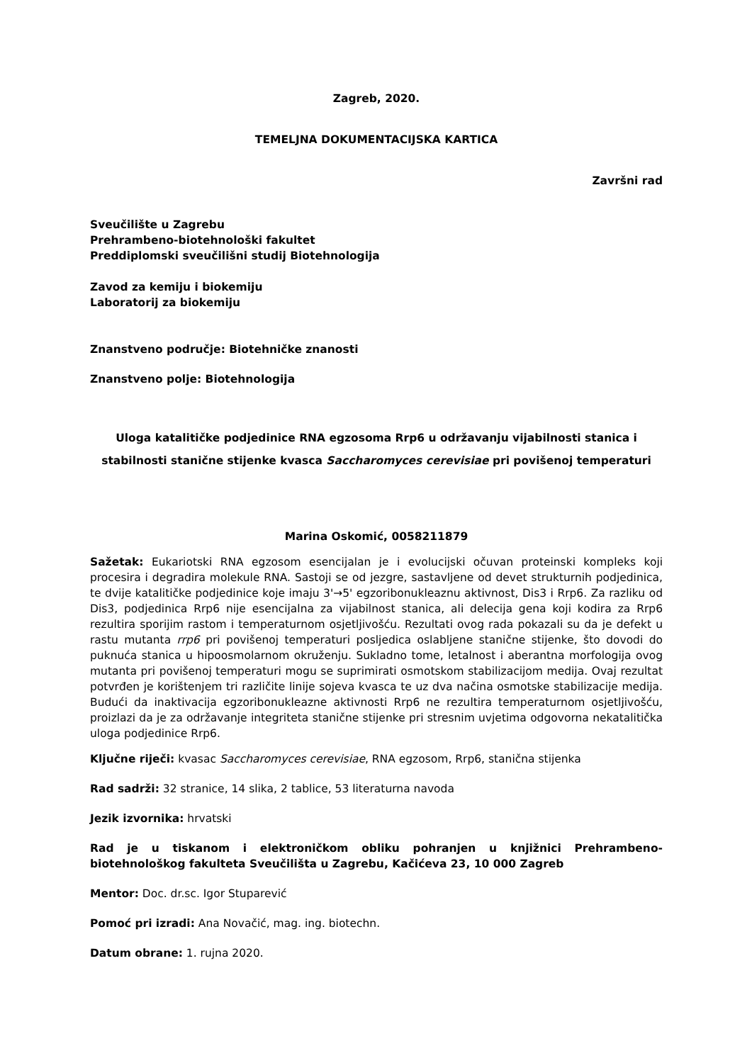Zagreb, 2020.
TEMELJNA DOKUMENTACIJSKA KARTICA
Završni rad
Sveučilište u Zagrebu
Prehrambeno-biotehnološki fakultet
Preddiplomski sveučilišni studij Biotehnologija
Zavod za kemiju i biokemiju
Laboratorij za biokemiju
Znanstveno područje: Biotehničke znanosti
Znanstveno polje: Biotehnologija
Uloga katalitičke podjedinice RNA egzosoma Rrp6 u održavanju vijabilnosti stanica i stabilnosti stanične stijenke kvasca Saccharomyces cerevisiae pri povišenoj temperaturi
Marina Oskomić, 0058211879
Sažetak: Eukariotski RNA egzosom esencijalan je i evolucijski očuvan proteinski kompleks koji procesira i degradira molekule RNA. Sastoji se od jezgre, sastavljene od devet strukturnih podjedinica, te dvije katalitičke podjedinice koje imaju 3'→5' egzoribonukleaznu aktivnost, Dis3 i Rrp6. Za razliku od Dis3, podjedinica Rrp6 nije esencijalna za vijabilnost stanica, ali delecija gena koji kodira za Rrp6 rezultira sporijim rastom i temperaturnom osjetljivošću. Rezultati ovog rada pokazali su da je defekt u rastu mutanta rrp6 pri povišenoj temperaturi posljedica oslabljene stanične stijenke, što dovodi do puknuća stanica u hipoosmolarnom okruženju. Sukladno tome, letalnost i aberantna morfologija ovog mutanta pri povišenoj temperaturi mogu se suprimirati osmotskom stabilizacijom medija. Ovaj rezultat potvrđen je korištenjem tri različite linije sojeva kvasca te uz dva načina osmotske stabilizacije medija. Budući da inaktivacija egzoribonukleazne aktivnosti Rrp6 ne rezultira temperaturnom osjetljivošću, proizlazi da je za održavanje integriteta stanične stijenke pri stresnim uvjetima odgovorna nekatalitička uloga podjedinice Rrp6.
Ključne riječi: kvasac Saccharomyces cerevisiae, RNA egzosom, Rrp6, stanična stijenka
Rad sadrži: 32 stranice, 14 slika, 2 tablice, 53 literaturna navoda
Jezik izvornika: hrvatski
Rad je u tiskanom i elektroničkom obliku pohranjen u knjižnici Prehrambeno-biotehnološkog fakulteta Sveučilišta u Zagrebu, Kačićeva 23, 10 000 Zagreb
Mentor: Doc. dr.sc. Igor Stuparević
Pomoć pri izradi: Ana Novačić, mag. ing. biotechn.
Datum obrane: 1. rujna 2020.